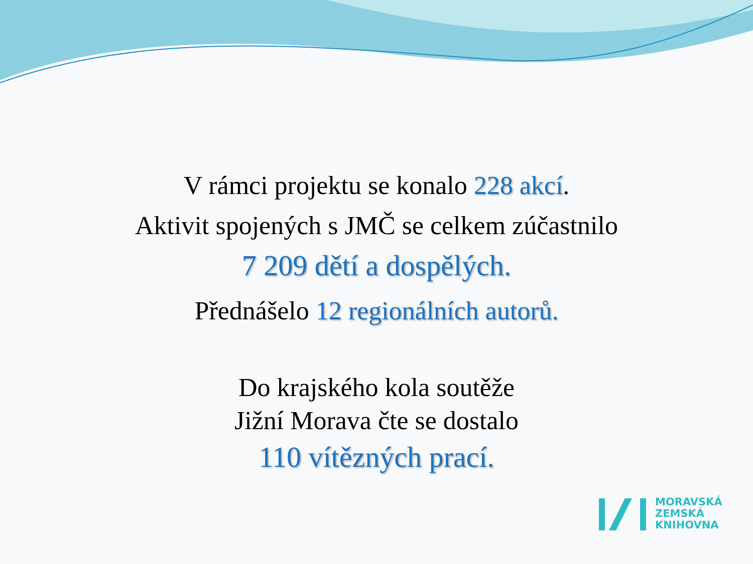V rámci projektu se konalo 228 akcí.
Aktivit spojených s JMČ se celkem zúčastnilo
7 209 dětí a dospělých.
Přednášelo 12 regionálních autorů.
Do krajského kola soutěže
Jižní Morava čte se dostalo
110 vítězných prací.
MORAVSKÁ
ZEMSKÁ
KNIHOVNA